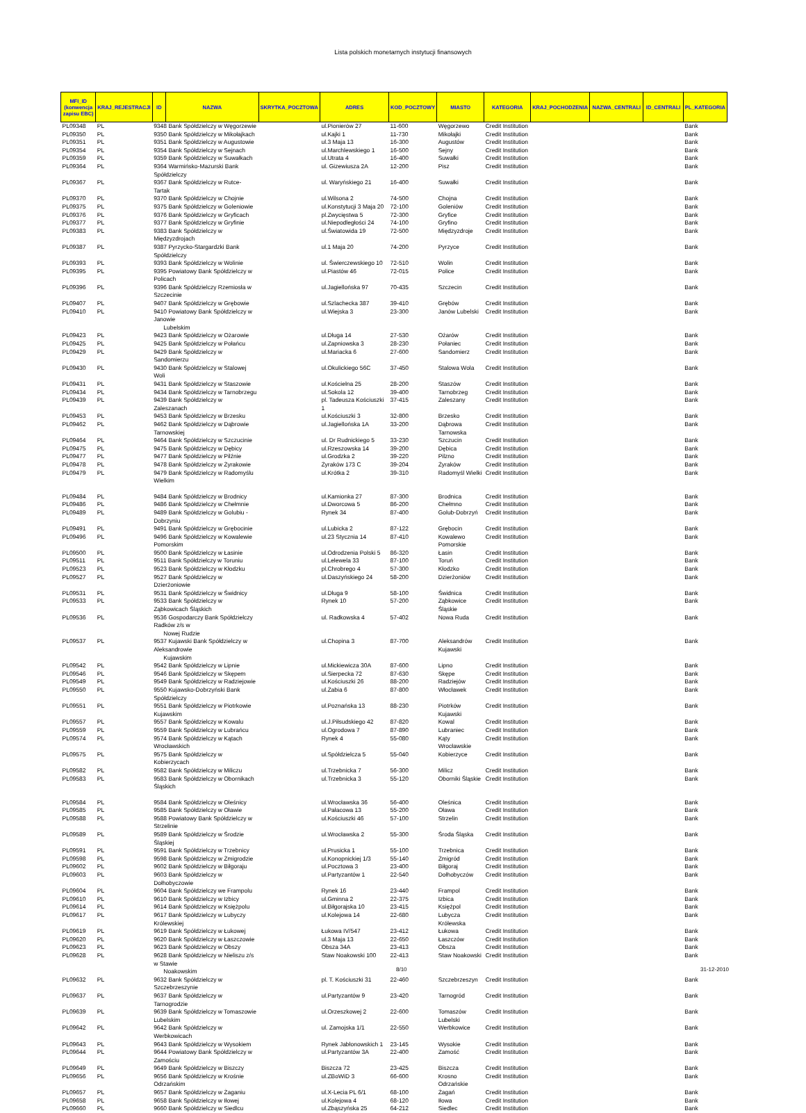Lista polskich monetarnych instytucji finansowych
| MFI_ID (konwencja zapisu EBC) | KRAJ_REJESTRACJI | ID | NAZWA | SKRYTKA_POCZTOWA | ADRES | KOD_POCZTOWY | MIASTO | KATEGORIA | KRAJ_POCHODZENIA | NAZWA_CENTRALI | ID_CENTRALI | PL_KATEGORIA |
| --- | --- | --- | --- | --- | --- | --- | --- | --- | --- | --- | --- | --- |
| PL09348 | PL | 9348 Bank Spółdzielczy w Węgorzewie | | | ul.Pionierów 27 | 11-600 | Węgorzewo | Credit Institution | | | | Bank |
| PL09350 | PL | 9350 Bank Spółdzielczy w Mikołajkach | | | ul.Kajki 1 | 11-730 | Mikołajki | Credit Institution | | | | Bank |
| PL09351 | PL | 9351 Bank Spółdzielczy w Augustowie | | | ul.3 Maja 13 | 16-300 | Augustów | Credit Institution | | | | Bank |
| PL09354 | PL | 9354 Bank Spółdzielczy w Sejnach | | | ul.Marchlewskiego 1 | 16-500 | Sejny | Credit Institution | | | | Bank |
| PL09359 | PL | 9359 Bank Spółdzielczy w Suwałkach | | | ul.Utrata 4 | 16-400 | Suwałki | Credit Institution | | | | Bank |
| PL09364 | PL | 9364 Warmińsko-Mazurski Bank Spółdzielczy | | | ul. Gizewiusza 2A | 12-200 | Pisz | Credit Institution | | | | Bank |
| PL09367 | PL | 9367 Bank Spółdzielczy w Rutce-Tartak | | | ul. Waryńskiego 21 | 16-400 | Suwałki | Credit Institution | | | | Bank |
| PL09370 | PL | 9370 Bank Spółdzielczy w Chojnie | | | ul.Wilsona 2 | 74-500 | Chojna | Credit Institution | | | | Bank |
| PL09375 | PL | 9375 Bank Spółdzielczy w Goleniowie | | | ul.Konstytucji 3 Maja 20 | 72-100 | Goleniów | Credit Institution | | | | Bank |
| PL09376 | PL | 9376 Bank Spółdzielczy w Gryficach | | | pl.Zwycięstwa 5 | 72-300 | Gryfice | Credit Institution | | | | Bank |
| PL09377 | PL | 9377 Bank Spółdzielczy w Gryfinie | | | ul.Niepodległości 24 | 74-100 | Gryfino | Credit Institution | | | | Bank |
| PL09383 | PL | 9383 Bank Spółdzielczy w Międzyzdrojach | | | ul.Światowida 19 | 72-500 | Międzyzdroje | Credit Institution | | | | Bank |
| PL09387 | PL | 9387 Pyrzycko-Stargardzki Bank Spółdzielczy | | | ul.1 Maja 20 | 74-200 | Pyrzyce | Credit Institution | | | | Bank |
| PL09393 | PL | 9393 Bank Spółdzielczy w Wolinie | | | ul. Świerczewskiego 10 | 72-510 | Wolin | Credit Institution | | | | Bank |
| PL09395 | PL | 9395 Powiatowy Bank Spółdzielczy w Policach | | | ul.Piastów 46 | 72-015 | Police | Credit Institution | | | | Bank |
| PL09396 | PL | 9396 Bank Spółdzielczy Rzemiosła w Szczecinie | | | ul.Jagiellońska 97 | 70-435 | Szczecin | Credit Institution | | | | Bank |
| PL09407 | PL | 9407 Bank Spółdzielczy w Grębowie | | | ul.Szlachecka 387 | 39-410 | Grębów | Credit Institution | | | | Bank |
| PL09410 | PL | 9410 Powiatowy Bank Spółdzielczy w Janowie Lubelskim | | | ul.Wiejska 3 | 23-300 | Janów Lubelski | Credit Institution | | | | Bank |
| PL09423 | PL | 9423 Bank Spółdzielczy w Ożarowie | | | ul.Długa 14 | 27-530 | Ożarów | Credit Institution | | | | Bank |
| PL09425 | PL | 9425 Bank Spółdzielczy w Połańcu | | | ul.Zapniowska 3 | 28-230 | Połaniec | Credit Institution | | | | Bank |
| PL09429 | PL | 9429 Bank Spółdzielczy w Sandomierzu | | | ul.Mariacka 6 | 27-600 | Sandomierz | Credit Institution | | | | Bank |
| PL09430 | PL | 9430 Bank Spółdzielczy w Stalowej Woli | | | ul.Okulickiego 56C | 37-450 | Stalowa Wola | Credit Institution | | | | Bank |
| PL09431 | PL | 9431 Bank Spółdzielczy w Staszowie | | | ul.Kościelna 25 | 28-200 | Staszów | Credit Institution | | | | Bank |
| PL09434 | PL | 9434 Bank Spółdzielczy w Tarnobrzegu | | | ul.Sokola 12 | 39-400 | Tarnobrzeg | Credit Institution | | | | Bank |
| PL09439 | PL | 9439 Bank Spółdzielczy w Zaleszanach | | | pl. Tadeusza Kościuszki 1 | 37-415 | Zaleszany | Credit Institution | | | | Bank |
| PL09453 | PL | 9453 Bank Spółdzielczy w Brzesku | | | ul.Kościuszki 3 | 32-800 | Brzesko | Credit Institution | | | | Bank |
| PL09462 | PL | 9462 Bank Spółdzielczy w Dąbrowie Tarnowskiej | | | ul.Jagiellońska 1A | 33-200 | Dąbrowa Tarnowska | Credit Institution | | | | Bank |
| PL09464 | PL | 9464 Bank Spółdzielczy w Szczucinie | | | ul. Dr Rudnickiego 5 | 33-230 | Szczucin | Credit Institution | | | | Bank |
| PL09475 | PL | 9475 Bank Spółdzielczy w Dębicy | | | ul.Rzeszowska 14 | 39-200 | Dębica | Credit Institution | | | | Bank |
| PL09477 | PL | 9477 Bank Spółdzielczy w Pilźnie | | | ul.Grodzka 2 | 39-220 | Pilzno | Credit Institution | | | | Bank |
| PL09478 | PL | 9478 Bank Spółdzielczy w Żyrakowie | | | Żyraków 173 C | 39-204 | Żyraków | Credit Institution | | | | Bank |
| PL09479 | PL | 9479 Bank Spółdzielczy w Radomyślu Wielkim | | | ul.Krótka 2 | 39-310 | Radomyśl Wielki | Credit Institution | | | | Bank |
| PL09484 | PL | 9484 Bank Spółdzielczy w Brodnicy | | | ul.Kamionka 27 | 87-300 | Brodnica | Credit Institution | | | | Bank |
| PL09486 | PL | 9486 Bank Spółdzielczy w Chełmnie | | | ul.Dworcowa 5 | 86-200 | Chełmno | Credit Institution | | | | Bank |
| PL09489 | PL | 9489 Bank Spółdzielczy w Golubiu - Dobrzyniu | | | Rynek 34 | 87-400 | Golub-Dobrzyń | Credit Institution | | | | Bank |
| PL09491 | PL | 9491 Bank Spółdzielczy w Grębocinie | | | ul.Lubicka 2 | 87-122 | Grębocin | Credit Institution | | | | Bank |
| PL09496 | PL | 9496 Bank Spółdzielczy w Kowalewie Pomorskim | | | ul.23 Stycznia 14 | 87-410 | Kowalewo Pomorskie | Credit Institution | | | | Bank |
| PL09500 | PL | 9500 Bank Spółdzielczy w Łasinie | | | ul.Odrodzenia Polski 5 | 86-320 | Łasin | Credit Institution | | | | Bank |
| PL09511 | PL | 9511 Bank Spółdzielczy w Toruniu | | | ul.Lelewela 33 | 87-100 | Toruń | Credit Institution | | | | Bank |
| PL09523 | PL | 9523 Bank Spółdzielczy w Kłodzku | | | pl.Chrobrego 4 | 57-300 | Kłodzko | Credit Institution | | | | Bank |
| PL09527 | PL | 9527 Bank Spółdzielczy w Dzierżoniowie | | | ul.Daszyńskiego 24 | 58-200 | Dzierżoniów | Credit Institution | | | | Bank |
| PL09531 | PL | 9531 Bank Spółdzielczy w Świdnicy | | | ul.Długa 9 | 58-100 | Świdnica | Credit Institution | | | | Bank |
| PL09533 | PL | 9533 Bank Spółdzielczy w Ząbkowicach Śląskich | | | Rynek 10 | 57-200 | Ząbkowice Śląskie | Credit Institution | | | | Bank |
| PL09536 | PL | 9536 Gospodarczy Bank Spółdzielczy Radków z/s w Nowej Rudzie | | | ul. Radkowska 4 | 57-402 | Nowa Ruda | Credit Institution | | | | Bank |
| PL09537 | PL | 9537 Kujawski Bank Spółdzielczy w Aleksandrowie Kujawskim | | | ul.Chopina 3 | 87-700 | Aleksandrów Kujawski | Credit Institution | | | | Bank |
| PL09542 | PL | 9542 Bank Spółdzielczy w Lipnie | | | ul.Mickiewicza 30A | 87-600 | Lipno | Credit Institution | | | | Bank |
| PL09546 | PL | 9546 Bank Spółdzielczy w Skępem | | | ul.Sierpecka 72 | 87-630 | Skępe | Credit Institution | | | | Bank |
| PL09549 | PL | 9549 Bank Spółdzielczy w Radziejowie | | | ul.Kościuszki 26 | 88-200 | Radziejów | Credit Institution | | | | Bank |
| PL09550 | PL | 9550 Kujawsko-Dobrzyński Bank Spółdzielczy | | | ul.Żabia 6 | 87-800 | Włocławek | Credit Institution | | | | Bank |
| PL09551 | PL | 9551 Bank Spółdzielczy w Piotrkowie Kujawskim | | | ul.Poznańska 13 | 88-230 | Piotrków Kujawski | Credit Institution | | | | Bank |
| PL09557 | PL | 9557 Bank Spółdzielczy w Kowalu | | | ul.J.Piłsudskiego 42 | 87-820 | Kowal | Credit Institution | | | | Bank |
| PL09559 | PL | 9559 Bank Spółdzielczy w Lubrańcu | | | ul.Ogrodowa 7 | 87-890 | Lubraniec | Credit Institution | | | | Bank |
| PL09574 | PL | 9574 Bank Spółdzielczy w Kątach Wrocławskich | | | Rynek 4 | 55-080 | Kąty Wrocławskie | Credit Institution | | | | Bank |
| PL09575 | PL | 9575 Bank Spółdzielczy w Kobierzycach | | | ul.Spółdzielcza 5 | 55-040 | Kobierzyce | Credit Institution | | | | Bank |
| PL09582 | PL | 9582 Bank Spółdzielczy w Miliczu | | | ul.Trzebnicka 7 | 56-300 | Milicz | Credit Institution | | | | Bank |
| PL09583 | PL | 9583 Bank Spółdzielczy w Obornikach Śląskich | | | ul.Trzebnicka 3 | 55-120 | Oborniki Śląskie | Credit Institution | | | | Bank |
| PL09584 | PL | 9584 Bank Spółdzielczy w Oleśnicy | | | ul.Wrocławska 36 | 56-400 | Oleśnica | Credit Institution | | | | Bank |
| PL09585 | PL | 9585 Bank Spółdzielczy w Oławie | | | ul.Pałacowa 13 | 55-200 | Oława | Credit Institution | | | | Bank |
| PL09588 | PL | 9588 Powiatowy Bank Spółdzielczy w Strzelinie | | | ul.Kościuszki 46 | 57-100 | Strzelin | Credit Institution | | | | Bank |
| PL09589 | PL | 9589 Bank Spółdzielczy w Środzie Śląskiej | | | ul.Wrocławska 2 | 55-300 | Środa Śląska | Credit Institution | | | | Bank |
| PL09591 | PL | 9591 Bank Spółdzielczy w Trzebnicy | | | ul.Prusicka 1 | 55-100 | Trzebnica | Credit Institution | | | | Bank |
| PL09598 | PL | 9598 Bank Spółdzielczy w Żmigrodzie | | | ul.Konopnickiej 1/3 | 55-140 | Żmigród | Credit Institution | | | | Bank |
| PL09602 | PL | 9602 Bank Spółdzielczy w Biłgoraju | | | ul.Pocztowa 3 | 23-400 | Biłgoraj | Credit Institution | | | | Bank |
| PL09603 | PL | 9603 Bank Spółdzielczy w Dołhobyczowie | | | ul.Partyzantów 1 | 22-540 | Dołhobyczów | Credit Institution | | | | Bank |
| PL09604 | PL | 9604 Bank Spółdzielczy we Frampolu | | | Rynek 16 | 23-440 | Frampol | Credit Institution | | | | Bank |
| PL09610 | PL | 9610 Bank Spółdzielczy w Izbicy | | | ul.Gminna 2 | 22-375 | Izbica | Credit Institution | | | | Bank |
| PL09614 | PL | 9614 Bank Spółdzielczy w Księżpolu | | | ul.Biłgorajska 10 | 23-415 | Księżpol | Credit Institution | | | | Bank |
| PL09617 | PL | 9617 Bank Spółdzielczy w Lubyczy Królewskiej | | | ul.Kolejowa 14 | 22-680 | Lubycza Królewska | Credit Institution | | | | Bank |
| PL09619 | PL | 9619 Bank Spółdzielczy w Łukowej | | | Łukowa IV/547 | 23-412 | Łukowa | Credit Institution | | | | Bank |
| PL09620 | PL | 9620 Bank Spółdzielczy w Łaszczowie | | | ul.3 Maja 13 | 22-650 | Łaszczów | Credit Institution | | | | Bank |
| PL09623 | PL | 9623 Bank Spółdzielczy w Obszy | | | Obsza 34A | 23-413 | Obsza | Credit Institution | | | | Bank |
| PL09628 | PL | 9628 Bank Spółdzielczy w Nieliszu z/s w Stawie Noakowskim | | | Staw Noakowski 100 | 22-413 | Staw Noakowski | Credit Institution | | | | Bank |
| PL09632 | PL | 9632 Bank Spółdzielczy w Szczebrzeszynie | | | pl. T. Kościuszki 31 | 22-460 | Szczebrzeszyn | Credit Institution | | | | Bank |
| PL09637 | PL | 9637 Bank Spółdzielczy w Tarnogrodzie | | | ul.Partyzantów 9 | 23-420 | Tarnogród | Credit Institution | | | | Bank |
| PL09639 | PL | 9639 Bank Spółdzielczy w Tomaszowie Lubelskim | | | ul.Orzeszkowej 2 | 22-600 | Tomaszów Lubelski | Credit Institution | | | | Bank |
| PL09642 | PL | 9642 Bank Spółdzielczy w Werbkowicach | | | ul. Zamojska 1/1 | 22-550 | Werbkowice | Credit Institution | | | | Bank |
| PL09643 | PL | 9643 Bank Spółdzielczy w Wysokiem | | | Rynek Jabłonowskich 1 | 23-145 | Wysokie | Credit Institution | | | | Bank |
| PL09644 | PL | 9644 Powiatowy Bank Spółdzielczy w Zamościu | | | ul.Partyzantów 3A | 22-400 | Zamość | Credit Institution | | | | Bank |
| PL09649 | PL | 9649 Bank Spółdzielczy w Biszczy | | | Biszcza 72 | 23-425 | Biszcza | Credit Institution | | | | Bank |
| PL09656 | PL | 9656 Bank Spółdzielczy w Krośnie Odrzańskim | | | ul.ZBoWiD 3 | 66-600 | Krosno Odrzańskie | Credit Institution | | | | Bank |
| PL09657 | PL | 9657 Bank Spółdzielczy w Żaganiu | | | ul.X-Lecia PL 6/1 | 68-100 | Żagań | Credit Institution | | | | Bank |
| PL09658 | PL | 9658 Bank Spółdzielczy w Iłowej | | | ul.Kolejowa 4 | 68-120 | Iłowa | Credit Institution | | | | Bank |
| PL09660 | PL | 9660 Bank Spółdzielczy w Siedlcu | | | ul.Zbąszyńska 25 | 64-212 | Siedlec | Credit Institution | | | | Bank |
8/10 31-12-2010